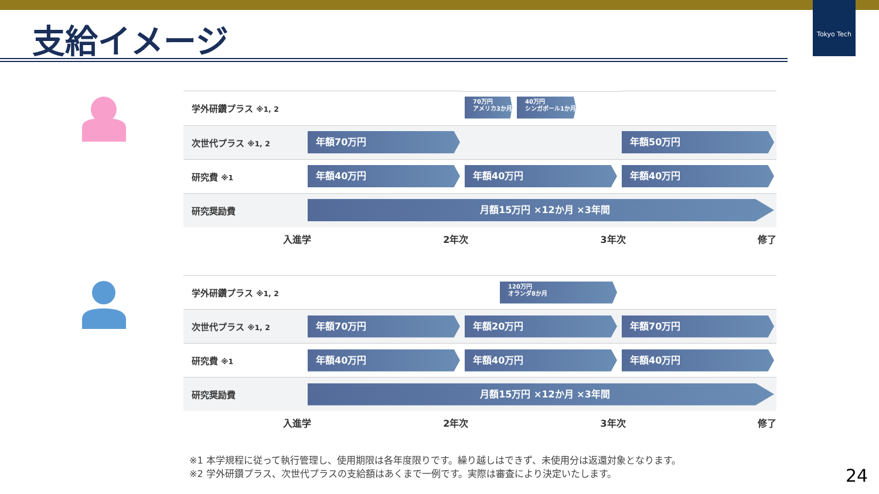Tokyo Tech
支給イメージ
| 学外研鑽プラス ※1, 2 | | 70万円 アメリカ3か月 40万円 シンガポール1か月 | |
| 次世代プラス ※1, 2 | 年額70万円 | | 年額50万円 |
| 研究費 ※1 | 年額40万円 | 年額40万円 | 年額40万円 |
| 研究奨励費 | 月額15万円 ×12か月 ×3年間 | | |
入進学 2年次 3年次 修了
| 学外研鑽プラス ※1, 2 | | 120万円 オランダ8か月 | |
| 次世代プラス ※1, 2 | 年額70万円 | 年額20万円 | 年額70万円 |
| 研究費 ※1 | 年額40万円 | 年額40万円 | 年額40万円 |
| 研究奨励費 | 月額15万円 ×12か月 ×3年間 | | |
入進学 2年次 3年次 修了
※1 本学規程に従って執行管理し、使用期限は各年度限りです。繰り越しはできず、未使用分は返還対象となります。
※2 学外研鑽プラス、次世代プラスの支給額はあくまで一例です。実際は審査により決定いたします。
24